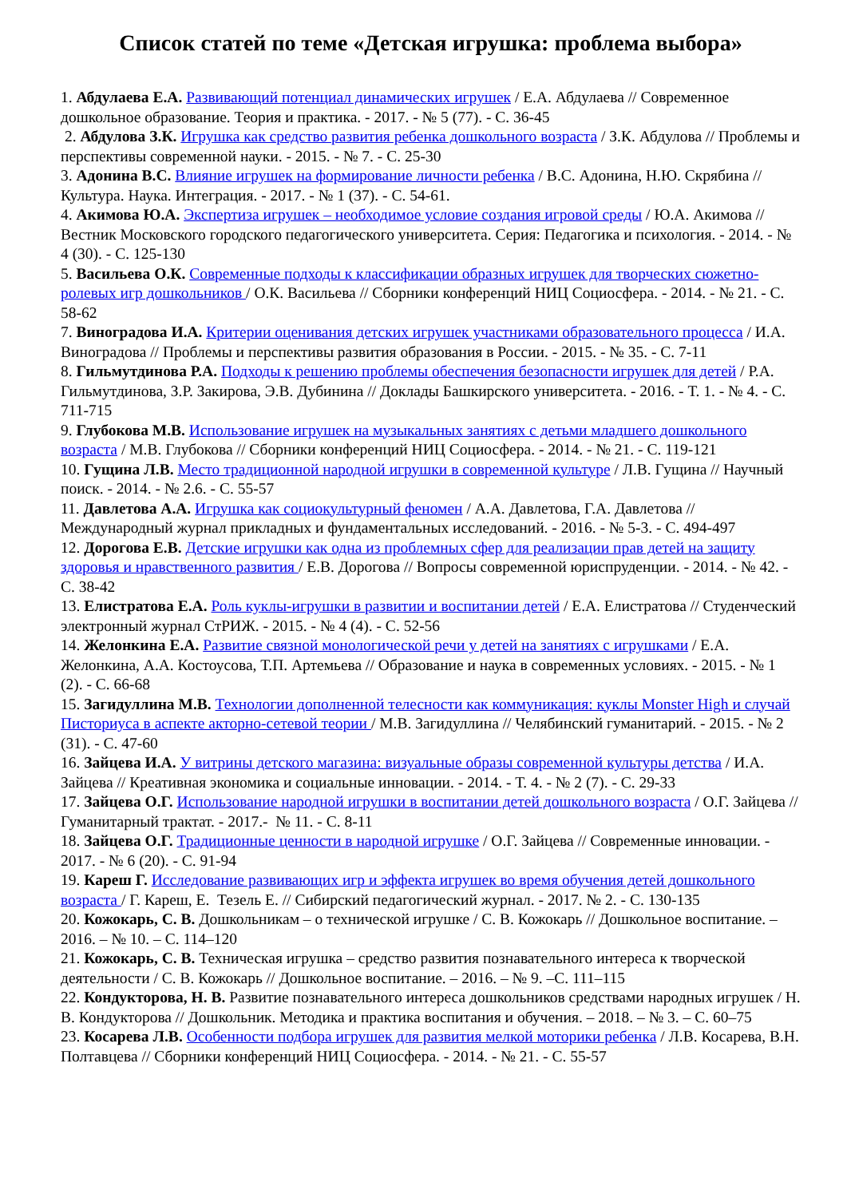Список статей по теме «Детская игрушка: проблема выбора»
1. Абдулаева Е.А. Развивающий потенциал динамических игрушек / Е.А. Абдулаева // Современное дошкольное образование. Теория и практика. - 2017. - № 5 (77). - С. 36-45
2. Абдулова З.К. Игрушка как средство развития ребенка дошкольного возраста / З.К. Абдулова // Проблемы и перспективы современной науки. - 2015. - № 7. - С. 25-30
3. Адонина В.С. Влияние игрушек на формирование личности ребенка / В.С. Адонина, Н.Ю. Скрябина // Культура. Наука. Интеграция. - 2017. - № 1 (37). - С. 54-61.
4. Акимова Ю.А. Экспертиза игрушек – необходимое условие создания игровой среды / Ю.А. Акимова // Вестник Московского городского педагогического университета. Серия: Педагогика и психология. - 2014. - № 4 (30). - С. 125-130
5. Васильева О.К. Современные подходы к классификации образных игрушек для творческих сюжетно-ролевых игр дошкольников / О.К. Васильева // Сборники конференций НИЦ Социосфера. - 2014. - № 21. - С. 58-62
7. Виноградова И.А. Критерии оценивания детских игрушек участниками образовательного процесса / И.А. Виноградова // Проблемы и перспективы развития образования в России. - 2015. - № 35. - С. 7-11
8. Гильмутдинова Р.А. Подходы к решению проблемы обеспечения безопасности игрушек для детей / Р.А. Гильмутдинова, З.Р. Закирова, Э.В. Дубинина // Доклады Башкирского университета. - 2016. - Т. 1. - № 4. - С. 711-715
9. Глубокова М.В. Использование игрушек на музыкальных занятиях с детьми младшего дошкольного возраста / М.В. Глубокова // Сборники конференций НИЦ Социосфера. - 2014. - № 21. - С. 119-121
10. Гущина Л.В. Место традиционной народной игрушки в современной культуре / Л.В. Гущина // Научный поиск. - 2014. - № 2.6. - С. 55-57
11. Давлетова А.А. Игрушка как социокультурный феномен / А.А. Давлетова, Г.А. Давлетова // Международный журнал прикладных и фундаментальных исследований. - 2016. - № 5-3. - С. 494-497
12. Дорогова Е.В. Детские игрушки как одна из проблемных сфер для реализации прав детей на защиту здоровья и нравственного развития / Е.В. Дорогова // Вопросы современной юриспруденции. - 2014. - № 42. - С. 38-42
13. Елистратова Е.А. Роль куклы-игрушки в развитии и воспитании детей / Е.А. Елистратова // Студенческий электронный журнал СтРИЖ. - 2015. - № 4 (4). - С. 52-56
14. Желонкина Е.А. Развитие связной монологической речи у детей на занятиях с игрушками / Е.А. Желонкина, А.А. Костоусова, Т.П. Артемьева // Образование и наука в современных условиях. - 2015. - № 1 (2). - С. 66-68
15. Загидуллина М.В. Технологии дополненной телесности как коммуникация: куклы Monster High и случай Писториуса в аспекте акторно-сетевой теории / М.В. Загидуллина // Челябинский гуманитарий. - 2015. - № 2 (31). - С. 47-60
16. Зайцева И.А. У витрины детского магазина: визуальные образы современной культуры детства / И.А. Зайцева // Креативная экономика и социальные инновации. - 2014. - Т. 4. - № 2 (7). - С. 29-33
17. Зайцева О.Г. Использование народной игрушки в воспитании детей дошкольного возраста / О.Г. Зайцева // Гуманитарный трактат. - 2017.- № 11. - С. 8-11
18. Зайцева О.Г. Традиционные ценности в народной игрушке / О.Г. Зайцева // Современные инновации. - 2017. - № 6 (20). - С. 91-94
19. Кареш Г. Исследование развивающих игр и эффекта игрушек во время обучения детей дошкольного возраста / Г. Кареш, Е. Тезель Е. // Сибирский педагогический журнал. - 2017. № 2. - С. 130-135
20. Кожокарь, С. В. Дошкольникам – о технической игрушке / С. В. Кожокарь // Дошкольное воспитание. – 2016. – № 10. – С. 114–120
21. Кожокарь, С. В. Техническая игрушка – средство развития познавательного интереса к творческой деятельности / С. В. Кожокарь // Дошкольное воспитание. – 2016. – № 9. –С. 111–115
22. Кондукторова, Н. В. Развитие познавательного интереса дошкольников средствами народных игрушек / Н. В. Кондукторова // Дошкольник. Методика и практика воспитания и обучения. – 2018. – № 3. – С. 60–75
23. Косарева Л.В. Особенности подбора игрушек для развития мелкой моторики ребенка / Л.В. Косарева, В.Н. Полтавцева // Сборники конференций НИЦ Социосфера. - 2014. - № 21. - С. 55-57